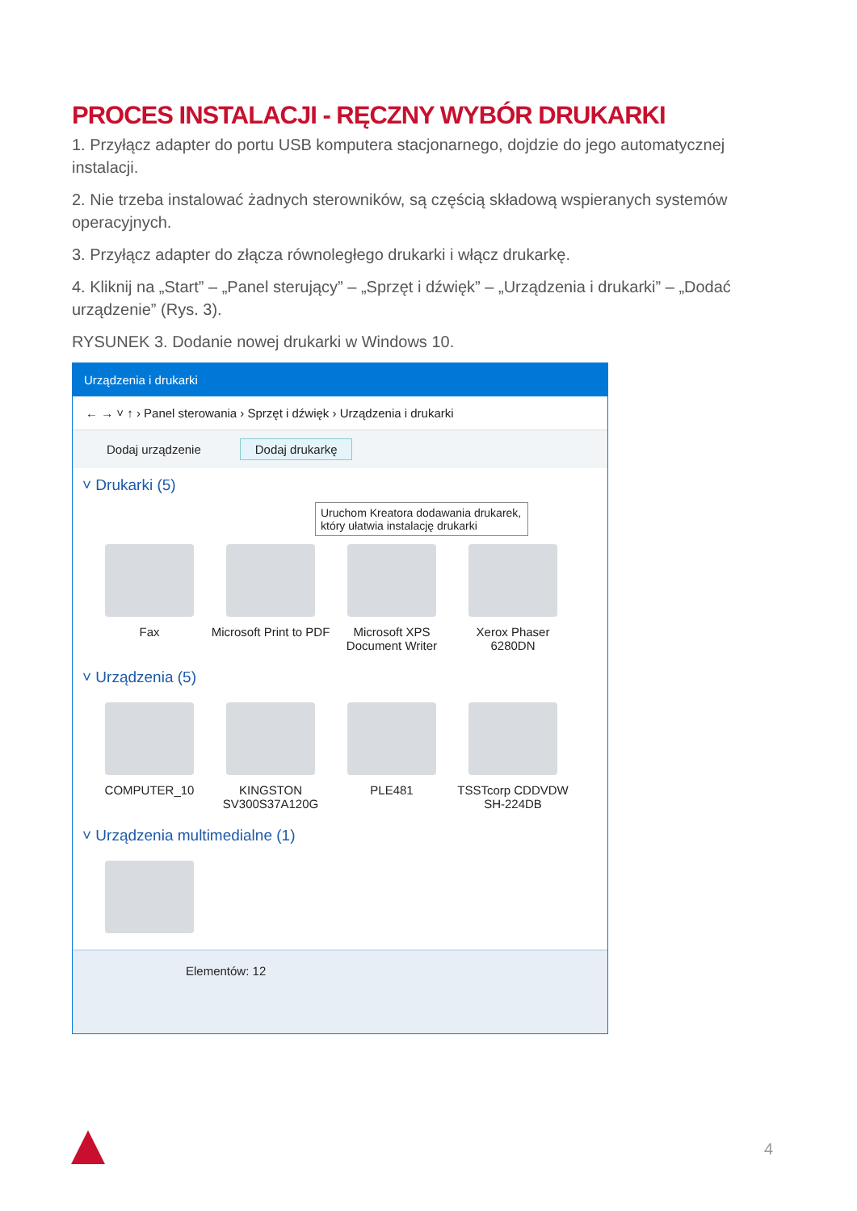PROCES INSTALACJI - RĘCZNY WYBÓR DRUKARKI
1. Przyłącz adapter do portu USB komputera stacjonarnego, dojdzie do jego automatycznej instalacji.
2. Nie trzeba instalować żadnych sterowników, są częścią składową wspieranych systemów operacyjnych.
3. Przyłącz adapter do złącza równoległego drukarki i włącz drukarkę.
4. Kliknij na „Start” – „Panel sterujący” – „Sprzęt i dźwięk” – „Urządzenia i drukarki” – „Dodać urządzenie” (Rys. 3).
RYSUNEK 3. Dodanie nowej drukarki w Windows 10.
Urządzenia i drukarki
← → ˅ ↑ › Panel sterowania › Sprzęt i dźwięk › Urządzenia i drukarki
Dodaj urządzenie Dodaj drukarkę
˅ Drukarki (5)
Uruchom Kreatora dodawania drukarek, który ułatwia instalację drukarki
Fax Microsoft Print to PDF
Microsoft XPS Document Writer
Xerox Phaser 6280DN
˅ Urządzenia (5)
COMPUTER_10 KINGSTON SV300S37A120G
PLE481 TSSTcorp CDDVDW SH-224DB
˅ Urządzenia multimedialne (1)
Elementów: 12
4